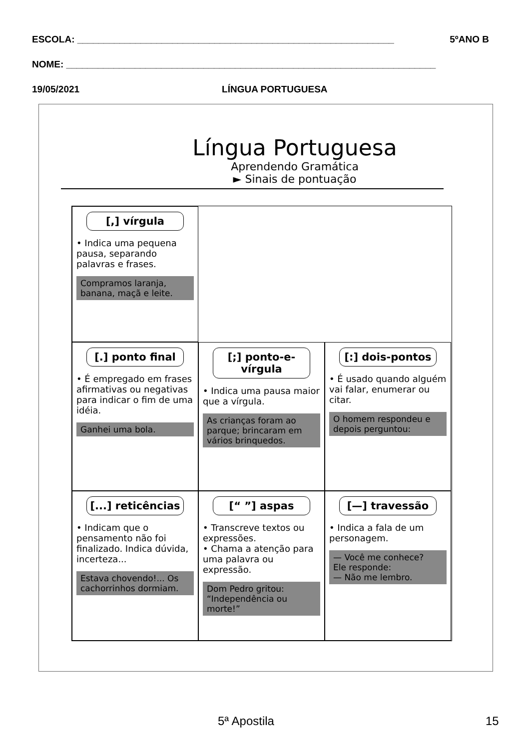ESCOLA: ____________________________________________________________ 5ºANO B
NOME: ______________________________________________________________________
19/05/2021 LÍNGUA PORTUGUESA
Língua Portuguesa
Aprendendo Gramática
► Sinais de pontuação
[,] vírgula
• Indica uma pequena pausa, separando palavras e frases.
Compramos laranja, banana, maçã e leite.
[.] ponto final
• É empregado em frases afirmativas ou negativas para indicar o fim de uma idéia.
Ganhei uma bola.
[;] ponto-e-vírgula
• Indica uma pausa maior que a vírgula.
As crianças foram ao parque; brincaram em vários brinquedos.
[:] dois-pontos
• É usado quando alguém vai falar, enumerar ou citar.
O homem respondeu e depois perguntou:
[...] reticências
• Indicam que o pensamento não foi finalizado. Indica dúvida, incerteza...
Estava chovendo!... Os cachorrinhos dormiam.
[“ ”] aspas
• Transcreve textos ou expressões.
• Chama a atenção para uma palavra ou expressão.
Dom Pedro gritou: “Independência ou morte!”
[—] travessão
• Indica a fala de um personagem.
— Você me conhece?
Ele responde:
— Não me lembro.
5ª Apostila 15